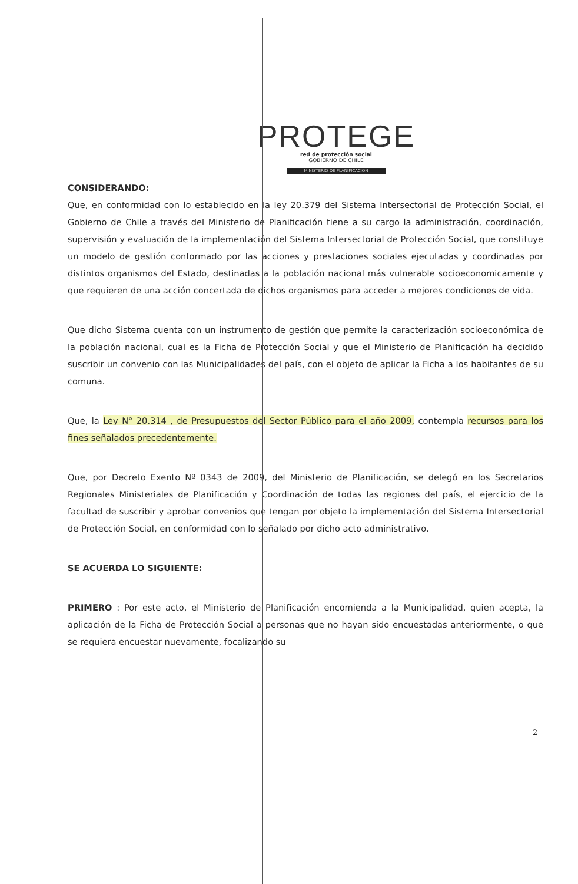PROTEGE
red de protección social
GOBIERNO DE CHILE
MINISTERIO DE PLANIFICACION
CONSIDERANDO:
Que, en conformidad con lo establecido en la ley 20.379 del Sistema Intersectorial de Protección Social, el Gobierno de Chile a través del Ministerio de Planificación tiene a su cargo la administración, coordinación, supervisión y evaluación de la implementación del Sistema Intersectorial de Protección Social, que constituye un modelo de gestión conformado por las acciones y prestaciones sociales ejecutadas y coordinadas por distintos organismos del Estado, destinadas a la población nacional más vulnerable socioeconomicamente y que requieren de una acción concertada de dichos organismos para acceder a mejores condiciones de vida.
Que dicho Sistema cuenta con un instrumento de gestión que permite la caracterización socioeconómica de la población nacional, cual es la Ficha de Protección Social y que el Ministerio de Planificación ha decidido suscribir un convenio con las Municipalidades del país, con el objeto de aplicar la Ficha a los habitantes de su comuna.
Que, la Ley N° 20.314 , de Presupuestos del Sector Público para el año 2009, contempla recursos para los fines señalados precedentemente.
Que, por Decreto Exento Nº 0343 de 2009, del Ministerio de Planificación, se delegó en los Secretarios Regionales Ministeriales de Planificación y Coordinación de todas las regiones del país, el ejercicio de la facultad de suscribir y aprobar convenios que tengan por objeto la implementación del Sistema Intersectorial de Protección Social, en conformidad con lo señalado por dicho acto administrativo.
SE ACUERDA LO SIGUIENTE:
PRIMERO : Por este acto, el Ministerio de Planificación encomienda a la Municipalidad, quien acepta, la aplicación de la Ficha de Protección Social a personas que no hayan sido encuestadas anteriormente, o que se requiera encuestar nuevamente, focalizando su
2